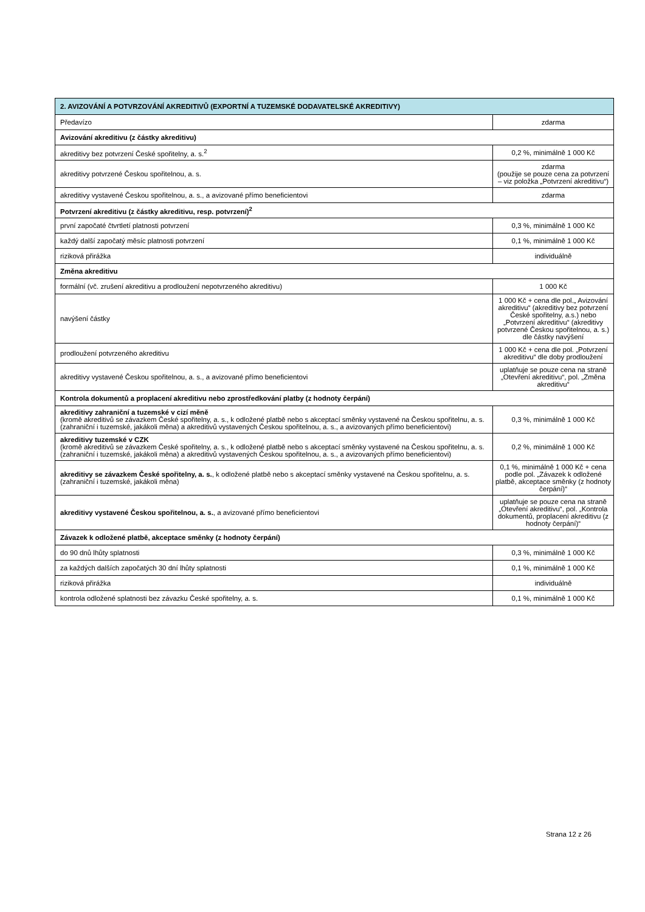| 2. AVIZOVÁNÍ A POTVRZOVÁNÍ AKREDITIVŮ (EXPORTNÍ A TUZEMSKÉ DODAVATELSKÉ AKREDITIVY) | |
| --- | --- |
| Předavízo | zdarma |
| Avizování akreditivu (z částky akreditivu) | |
| akreditivy bez potvrzení České spořitelny, a. s.<sup>2</sup> | 0,2 %, minimálně 1 000 Kč |
| akreditivy potvrzené Českou spořitelnou, a. s. | zdarma (použije se pouze cena za potvrzení – viz položka „Potvrzení akreditivu“) |
| akreditivy vystavené Českou spořitelnou, a. s., a avizované přímo beneficientovi | zdarma |
| Potvrzení akreditivu (z částky akreditivu, resp. potvrzení)<sup>2</sup> | |
| první započaté čtvrtletí platnosti potvrzení | 0,3 %, minimálně 1 000 Kč |
| každý další započatý měsíc platnosti potvrzení | 0,1 %, minimálně 1 000 Kč |
| riziková přirážka | individuálně |
| Změna akreditivu | |
| formální (vč. zrušení akreditivu a prodloužení nepotvrzeného akreditivu) | 1 000 Kč |
| navýšení částky | 1 000 Kč + cena dle pol.„ Avizování akreditivu“ (akreditivy bez potvrzení České spořitelny, a.s.) nebo „Potvrzení akreditivu“ (akreditivy potvrzené Českou spořitelnou, a. s.) dle částky navýšení |
| prodloužení potvrzeného akreditivu | 1 000 Kč + cena dle pol. „Potvrzení akreditivu“ dle doby prodloužení |
| akreditivy vystavené Českou spořitelnou, a. s., a avizované přímo beneficientovi | uplatňuje se pouze cena na straně „Otevření akreditivu“, pol. „Změna akreditivu“ |
| Kontrola dokumentů a proplacení akreditivu nebo zprostředkování platby (z hodnoty čerpání) | |
| akreditivy zahraniční a tuzemské v cizí měně (kromě akreditivů se závazkem České spořitelny, a. s., k odložené platbě nebo s akceptací směnky vystavené na Českou spořitelnu, a. s. (zahraniční i tuzemské, jakákoli měna) a akreditivů vystavených Českou spořitelnou, a. s., a avizovaných přímo beneficientovi) | 0,3 %, minimálně 1 000 Kč |
| akreditivy tuzemské v CZK (kromě akreditivů se závazkem České spořitelny, a. s., k odložené platbě nebo s akceptací směnky vystavené na Českou spořitelnu, a. s. (zahraniční i tuzemské, jakákoli měna) a akreditivů vystavených Českou spořitelnou, a. s., a avizovaných přímo beneficientovi) | 0,2 %, minimálně 1 000 Kč |
| akreditivy se závazkem České spořitelny, a. s. , k odložené platbě nebo s akceptací směnky vystavené na Českou spořitelnu, a. s. (zahraniční i tuzemské, jakákoli měna) | 0,1 %, minimálně 1 000 Kč + cena podle pol. „Závazek k odložené platbě, akceptace směnky (z hodnoty čerpání)“ |
| akreditivy vystavené Českou spořitelnou, a. s. , a avizované přímo beneficientovi | uplatňuje se pouze cena na straně „Otevření akreditivu“, pol. „Kontrola dokumentů, proplacení akreditivu (z hodnoty čerpání)“ |
| Závazek k odložené platbě, akceptace směnky (z hodnoty čerpání) | |
| do 90 dnů lhůty splatnosti | 0,3 %, minimálně 1 000 Kč |
| za každých dalších započatých 30 dní lhůty splatnosti | 0,1 %, minimálně 1 000 Kč |
| riziková přirážka | individuálně |
| kontrola odložené splatnosti bez závazku České spořitelny, a. s. | 0,1 %, minimálně 1 000 Kč |
Strana 12 z 26